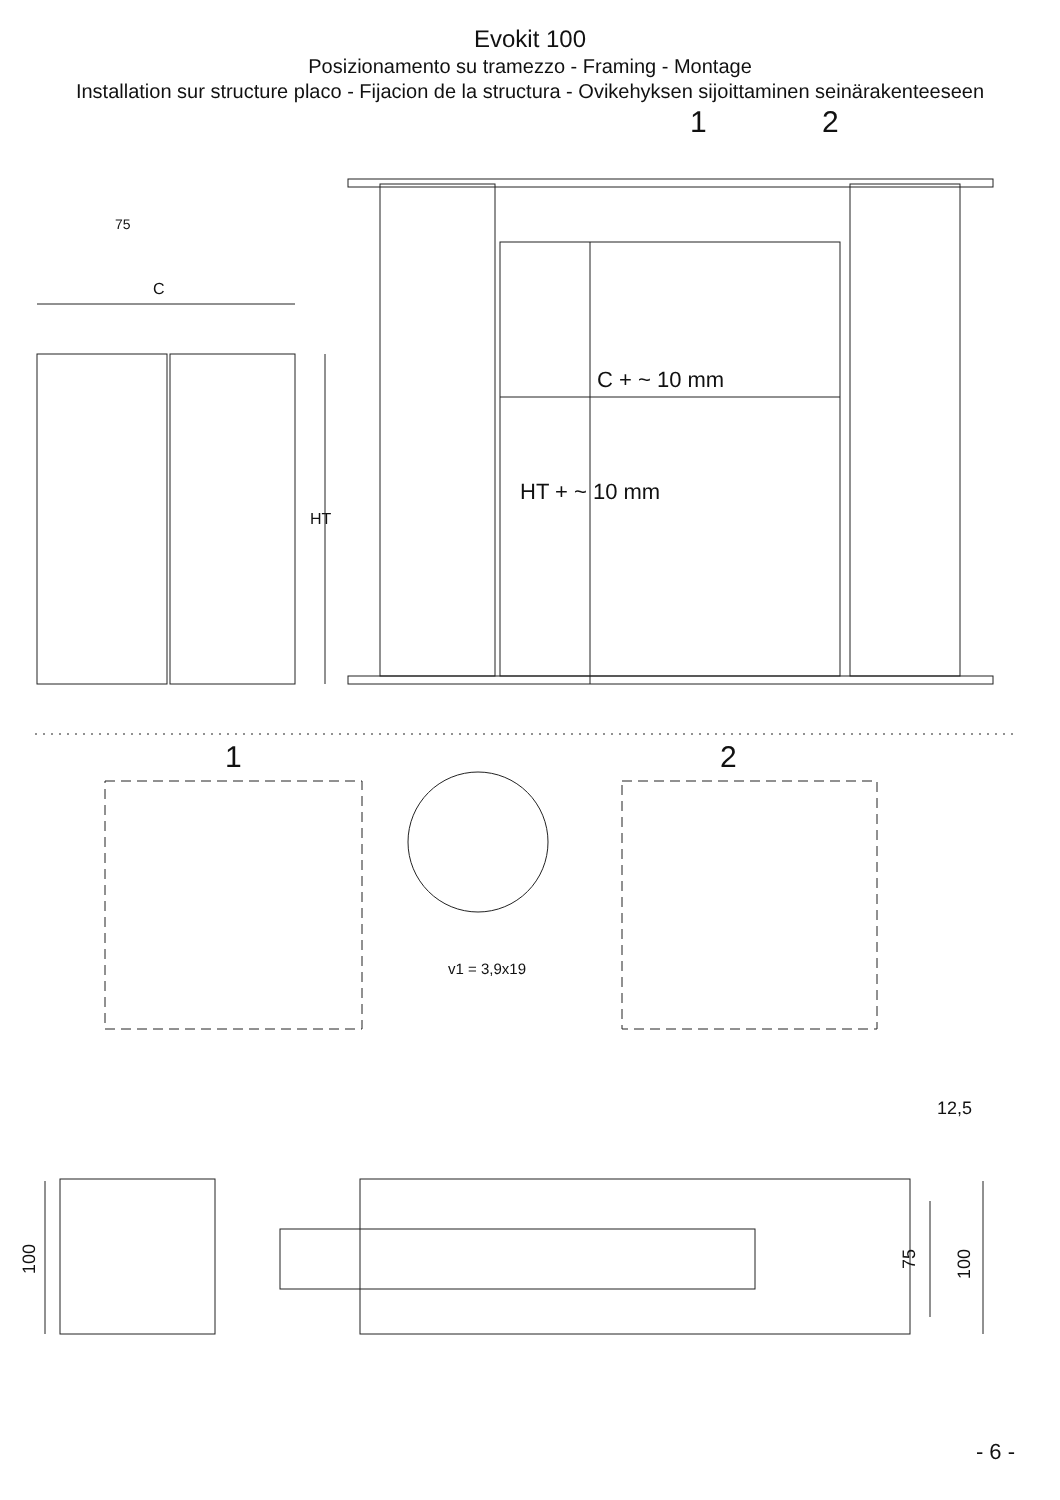Evokit 100
Posizionamento su tramezzo - Framing - Montage
Installation sur structure placo - Fijacion de la structura - Ovikehyksen sijoittaminen seinärakenteeseen
1
2
C
HT
C + ~ 10 mm
HT + ~ 10 mm
75
1
2
v1 = 3,9x19
12,5
100
75
100
- 6 -